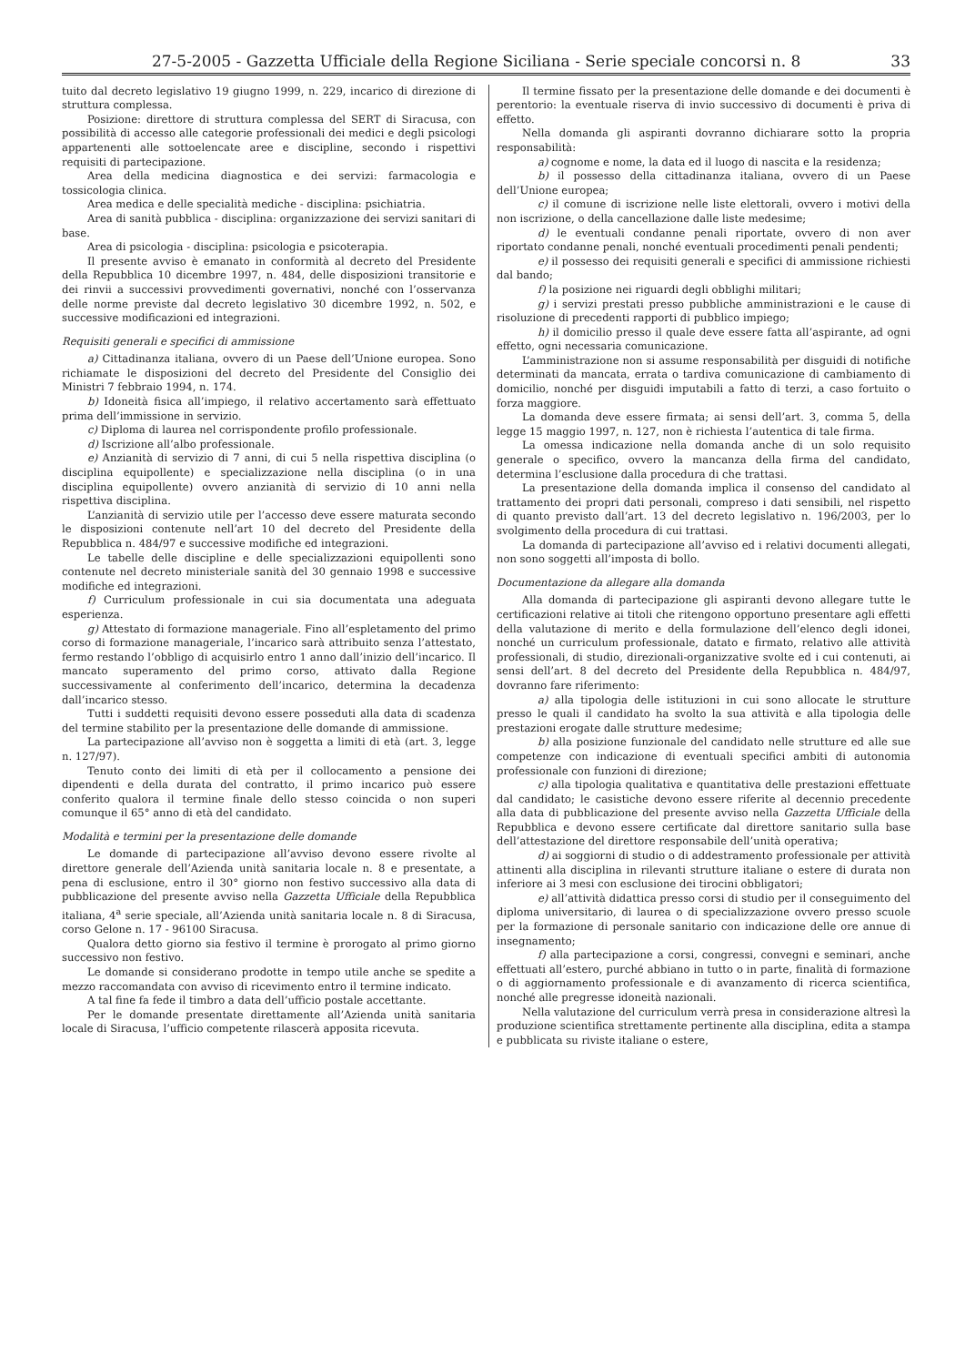27-5-2005 - Gazzetta Ufficiale della Regione Siciliana - Serie speciale concorsi n. 8 33
tuito dal decreto legislativo 19 giugno 1999, n. 229, incarico di direzione di struttura complessa.
Posizione: direttore di struttura complessa del SERT di Siracusa, con possibilità di accesso alle categorie professionali dei medici e degli psicologi appartenenti alle sottoelencate aree e discipline, secondo i rispettivi requisiti di partecipazione.
Area della medicina diagnostica e dei servizi: farmacologia e tossicologia clinica.
Area medica e delle specialità mediche - disciplina: psichiatria.
Area di sanità pubblica - disciplina: organizzazione dei servizi sanitari di base.
Area di psicologia - disciplina: psicologia e psicoterapia.
Il presente avviso è emanato in conformità al decreto del Presidente della Repubblica 10 dicembre 1997, n. 484, delle disposizioni transitorie e dei rinvii a successivi provvedimenti governativi, nonché con l’osservanza delle norme previste dal decreto legislativo 30 dicembre 1992, n. 502, e successive modificazioni ed integrazioni.
Requisiti generali e specifici di ammissione
a) Cittadinanza italiana, ovvero di un Paese dell’Unione europea. Sono richiamate le disposizioni del decreto del Presidente del Consiglio dei Ministri 7 febbraio 1994, n. 174.
b) Idoneità fisica all’impiego, il relativo accertamento sarà effettuato prima dell’immissione in servizio.
c) Diploma di laurea nel corrispondente profilo professionale.
d) Iscrizione all’albo professionale.
e) Anzianità di servizio di 7 anni, di cui 5 nella rispettiva disciplina (o disciplina equipollente) e specializzazione nella disciplina (o in una disciplina equipollente) ovvero anzianità di servizio di 10 anni nella rispettiva disciplina.
L’anzianità di servizio utile per l’accesso deve essere maturata secondo le disposizioni contenute nell’art 10 del decreto del Presidente della Repubblica n. 484/97 e successive modifiche ed integrazioni.
Le tabelle delle discipline e delle specializzazioni equipollenti sono contenute nel decreto ministeriale sanità del 30 gennaio 1998 e successive modifiche ed integrazioni.
f) Curriculum professionale in cui sia documentata una adeguata esperienza.
g) Attestato di formazione manageriale. Fino all’espletamento del primo corso di formazione manageriale, l’incarico sarà attribuito senza l’attestato, fermo restando l’obbligo di acquisirlo entro 1 anno dall’inizio dell’incarico. Il mancato superamento del primo corso, attivato dalla Regione successivamente al conferimento dell’incarico, determina la decadenza dall’incarico stesso.
Tutti i suddetti requisiti devono essere posseduti alla data di scadenza del termine stabilito per la presentazione delle domande di ammissione.
La partecipazione all’avviso non è soggetta a limiti di età (art. 3, legge n. 127/97).
Tenuto conto dei limiti di età per il collocamento a pensione dei dipendenti e della durata del contratto, il primo incarico può essere conferito qualora il termine finale dello stesso coincida o non superi comunque il 65° anno di età del candidato.
Modalità e termini per la presentazione delle domande
Le domande di partecipazione all’avviso devono essere rivolte al direttore generale dell’Azienda unità sanitaria locale n. 8 e presentate, a pena di esclusione, entro il 30° giorno non festivo successivo alla data di pubblicazione del presente avviso nella Gazzetta Ufficiale della Repubblica italiana, 4<sup>a</sup> serie speciale, all’Azienda unità sanitaria locale n. 8 di Siracusa, corso Gelone n. 17 - 96100 Siracusa.
Qualora detto giorno sia festivo il termine è prorogato al primo giorno successivo non festivo.
Le domande si considerano prodotte in tempo utile anche se spedite a mezzo raccomandata con avviso di ricevimento entro il termine indicato.
A tal fine fa fede il timbro a data dell’ufficio postale accettante.
Per le domande presentate direttamente all’Azienda unità sanitaria locale di Siracusa, l’ufficio competente rilascerà apposita ricevuta.
Il termine fissato per la presentazione delle domande e dei documenti è perentorio: la eventuale riserva di invio successivo di documenti è priva di effetto.
Nella domanda gli aspiranti dovranno dichiarare sotto la propria responsabilità:
a) cognome e nome, la data ed il luogo di nascita e la residenza;
b) il possesso della cittadinanza italiana, ovvero di un Paese dell’Unione europea;
c) il comune di iscrizione nelle liste elettorali, ovvero i motivi della non iscrizione, o della cancellazione dalle liste medesime;
d) le eventuali condanne penali riportate, ovvero di non aver riportato condanne penali, nonché eventuali procedimenti penali pendenti;
e) il possesso dei requisiti generali e specifici di ammissione richiesti dal bando;
f) la posizione nei riguardi degli obblighi militari;
g) i servizi prestati presso pubbliche amministrazioni e le cause di risoluzione di precedenti rapporti di pubblico impiego;
h) il domicilio presso il quale deve essere fatta all’aspirante, ad ogni effetto, ogni necessaria comunicazione.
L’amministrazione non si assume responsabilità per disguidi di notifiche determinati da mancata, errata o tardiva comunicazione di cambiamento di domicilio, nonché per disguidi imputabili a fatto di terzi, a caso fortuito o forza maggiore.
La domanda deve essere firmata; ai sensi dell’art. 3, comma 5, della legge 15 maggio 1997, n. 127, non è richiesta l’autentica di tale firma.
La omessa indicazione nella domanda anche di un solo requisito generale o specifico, ovvero la mancanza della firma del candidato, determina l’esclusione dalla procedura di che trattasi.
La presentazione della domanda implica il consenso del candidato al trattamento dei propri dati personali, compreso i dati sensibili, nel rispetto di quanto previsto dall’art. 13 del decreto legislativo n. 196/2003, per lo svolgimento della procedura di cui trattasi.
La domanda di partecipazione all’avviso ed i relativi documenti allegati, non sono soggetti all’imposta di bollo.
Documentazione da allegare alla domanda
Alla domanda di partecipazione gli aspiranti devono allegare tutte le certificazioni relative ai titoli che ritengono opportuno presentare agli effetti della valutazione di merito e della formulazione dell’elenco degli idonei, nonché un curriculum professionale, datato e firmato, relativo alle attività professionali, di studio, direzionali-organizzative svolte ed i cui contenuti, ai sensi dell’art. 8 del decreto del Presidente della Repubblica n. 484/97, dovranno fare riferimento:
a) alla tipologia delle istituzioni in cui sono allocate le strutture presso le quali il candidato ha svolto la sua attività e alla tipologia delle prestazioni erogate dalle strutture medesime;
b) alla posizione funzionale del candidato nelle strutture ed alle sue competenze con indicazione di eventuali specifici ambiti di autonomia professionale con funzioni di direzione;
c) alla tipologia qualitativa e quantitativa delle prestazioni effettuate dal candidato; le casistiche devono essere riferite al decennio precedente alla data di pubblicazione del presente avviso nella Gazzetta Ufficiale della Repubblica e devono essere certificate dal direttore sanitario sulla base dell’attestazione del direttore responsabile dell’unità operativa;
d) ai soggiorni di studio o di addestramento professionale per attività attinenti alla disciplina in rilevanti strutture italiane o estere di durata non inferiore ai 3 mesi con esclusione dei tirocini obbligatori;
e) all’attività didattica presso corsi di studio per il conseguimento del diploma universitario, di laurea o di specializzazione ovvero presso scuole per la formazione di personale sanitario con indicazione delle ore annue di insegnamento;
f) alla partecipazione a corsi, congressi, convegni e seminari, anche effettuati all’estero, purché abbiano in tutto o in parte, finalità di formazione o di aggiornamento professionale e di avanzamento di ricerca scientifica, nonché alle pregresse idoneità nazionali.
Nella valutazione del curriculum verrà presa in considerazione altresì la produzione scientifica strettamente pertinente alla disciplina, edita a stampa e pubblicata su riviste italiane o estere,